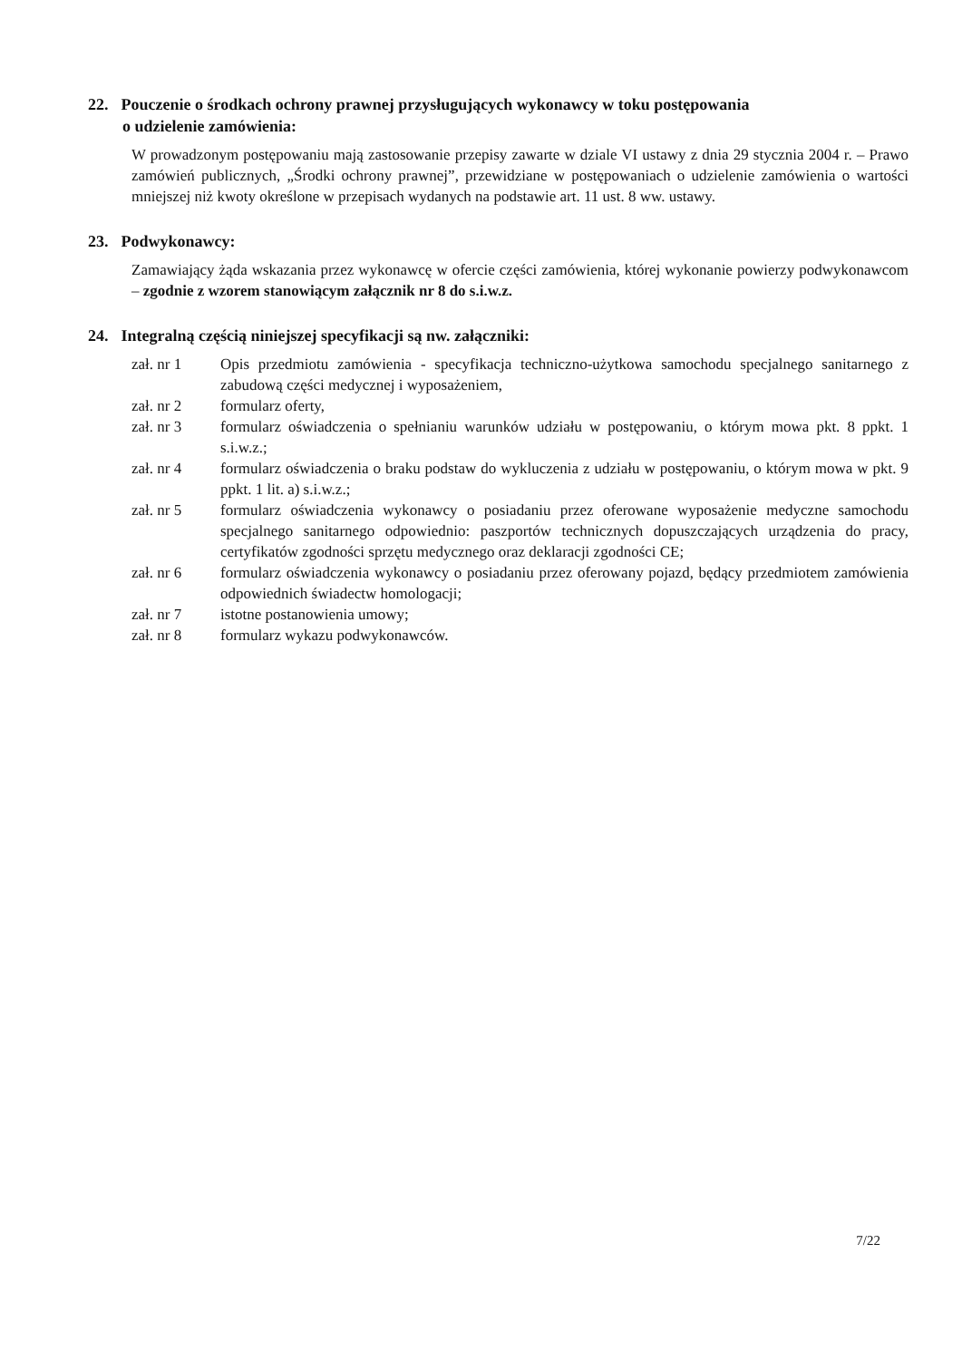22. Pouczenie o środkach ochrony prawnej przysługujących wykonawcy w toku postępowania
o udzielenie zamówienia:
W prowadzonym postępowaniu mają zastosowanie przepisy zawarte w dziale VI ustawy z dnia 29 stycznia 2004 r. – Prawo zamówień publicznych, „Środki ochrony prawnej”, przewidziane w postępowaniach o udzielenie zamówienia o wartości mniejszej niż kwoty określone w przepisach wydanych na podstawie art. 11 ust. 8 ww. ustawy.
23. Podwykonawcy:
Zamawiający żąda wskazania przez wykonawcę w ofercie części zamówienia, której wykonanie powierzy podwykonawcom – zgodnie z wzorem stanowiącym załącznik nr 8 do s.i.w.z.
24. Integralną częścią niniejszej specyfikacji są nw. załączniki:
zał. nr 1 Opis przedmiotu zamówienia - specyfikacja techniczno-użytkowa samochodu specjalnego sanitarnego z zabudową części medycznej i wyposażeniem,
zał. nr 2 formularz oferty,
zał. nr 3 formularz oświadczenia o spełnianiu warunków udziału w postępowaniu, o którym mowa pkt. 8 ppkt. 1 s.i.w.z.;
zał. nr 4 formularz oświadczenia o braku podstaw do wykluczenia z udziału w postępowaniu, o którym mowa w pkt. 9 ppkt. 1 lit. a) s.i.w.z.;
zał. nr 5 formularz oświadczenia wykonawcy o posiadaniu przez oferowane wyposażenie medyczne samochodu specjalnego sanitarnego odpowiednio: paszportów technicznych dopuszczających urządzenia do pracy, certyfikatów zgodności sprzętu medycznego oraz deklaracji zgodności CE;
zał. nr 6 formularz oświadczenia wykonawcy o posiadaniu przez oferowany pojazd, będący przedmiotem zamówienia odpowiednich świadectw homologacji;
zał. nr 7 istotne postanowienia umowy;
zał. nr 8 formularz wykazu podwykonawców.
7/22